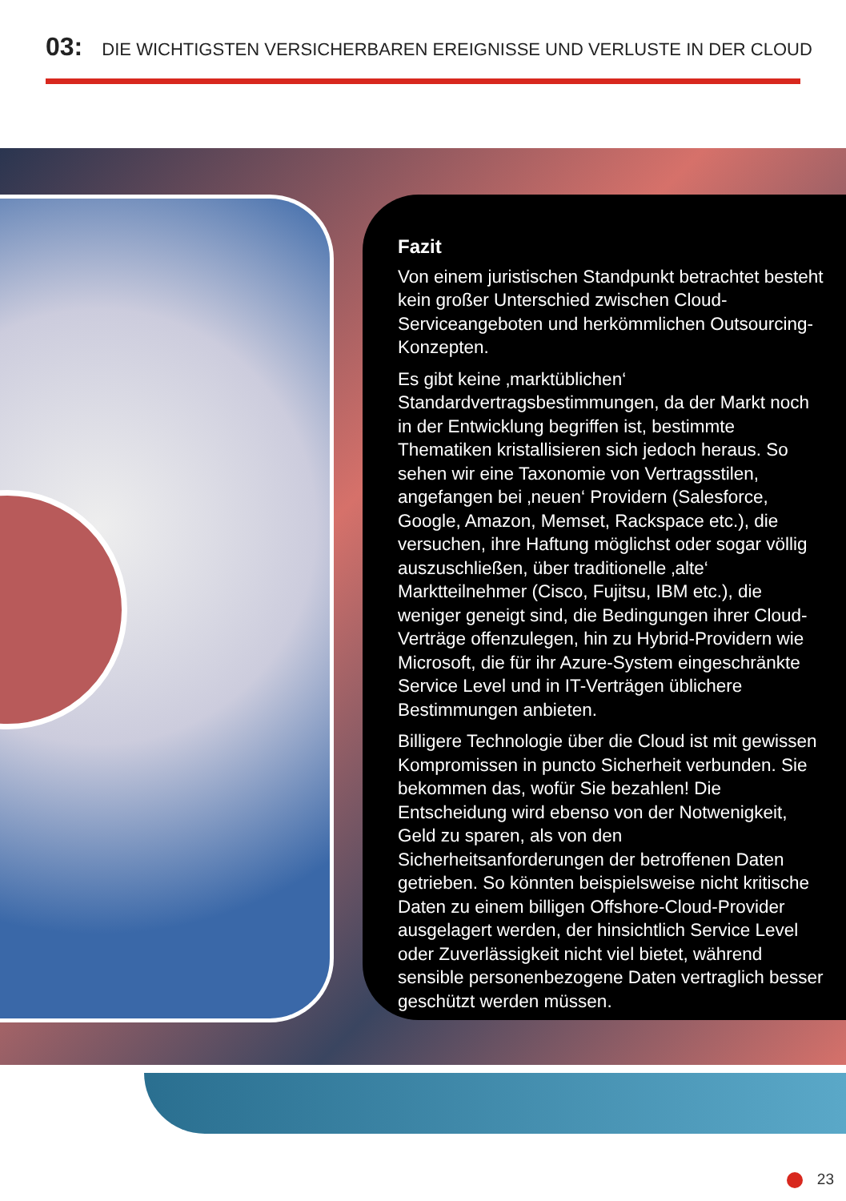03: DIE WICHTIGSTEN VERSICHERBAREN EREIGNISSE UND VERLUSTE IN DER CLOUD
Fazit
Von einem juristischen Standpunkt betrachtet besteht kein großer Unterschied zwischen Cloud-Serviceangeboten und herkömmlichen Outsourcing-Konzepten.
Es gibt keine ‚marktüblichen‘ Standardvertragsbestimmungen, da der Markt noch in der Entwicklung begriffen ist, bestimmte Thematiken kristallisieren sich jedoch heraus. So sehen wir eine Taxonomie von Vertragsstilen, angefangen bei ‚neuen‘ Providern (Salesforce, Google, Amazon, Memset, Rackspace etc.), die versuchen, ihre Haftung möglichst oder sogar völlig auszuschließen, über traditionelle ‚alte‘ Marktteilnehmer (Cisco, Fujitsu, IBM etc.), die weniger geneigt sind, die Bedingungen ihrer Cloud-Verträge offenzulegen, hin zu Hybrid-Providern wie Microsoft, die für ihr Azure-System eingeschränkte Service Level und in IT-Verträgen üblichere Bestimmungen anbieten.
Billigere Technologie über die Cloud ist mit gewissen Kompromissen in puncto Sicherheit verbunden. Sie bekommen das, wofür Sie bezahlen! Die Entscheidung wird ebenso von der Notwenigkeit, Geld zu sparen, als von den Sicherheitsanforderungen der betroffenen Daten getrieben. So könnten beispielsweise nicht kritische Daten zu einem billigen Offshore-Cloud-Provider ausgelagert werden, der hinsichtlich Service Level oder Zuverlässigkeit nicht viel bietet, während sensible personenbezogene Daten vertraglich besser geschützt werden müssen.
23